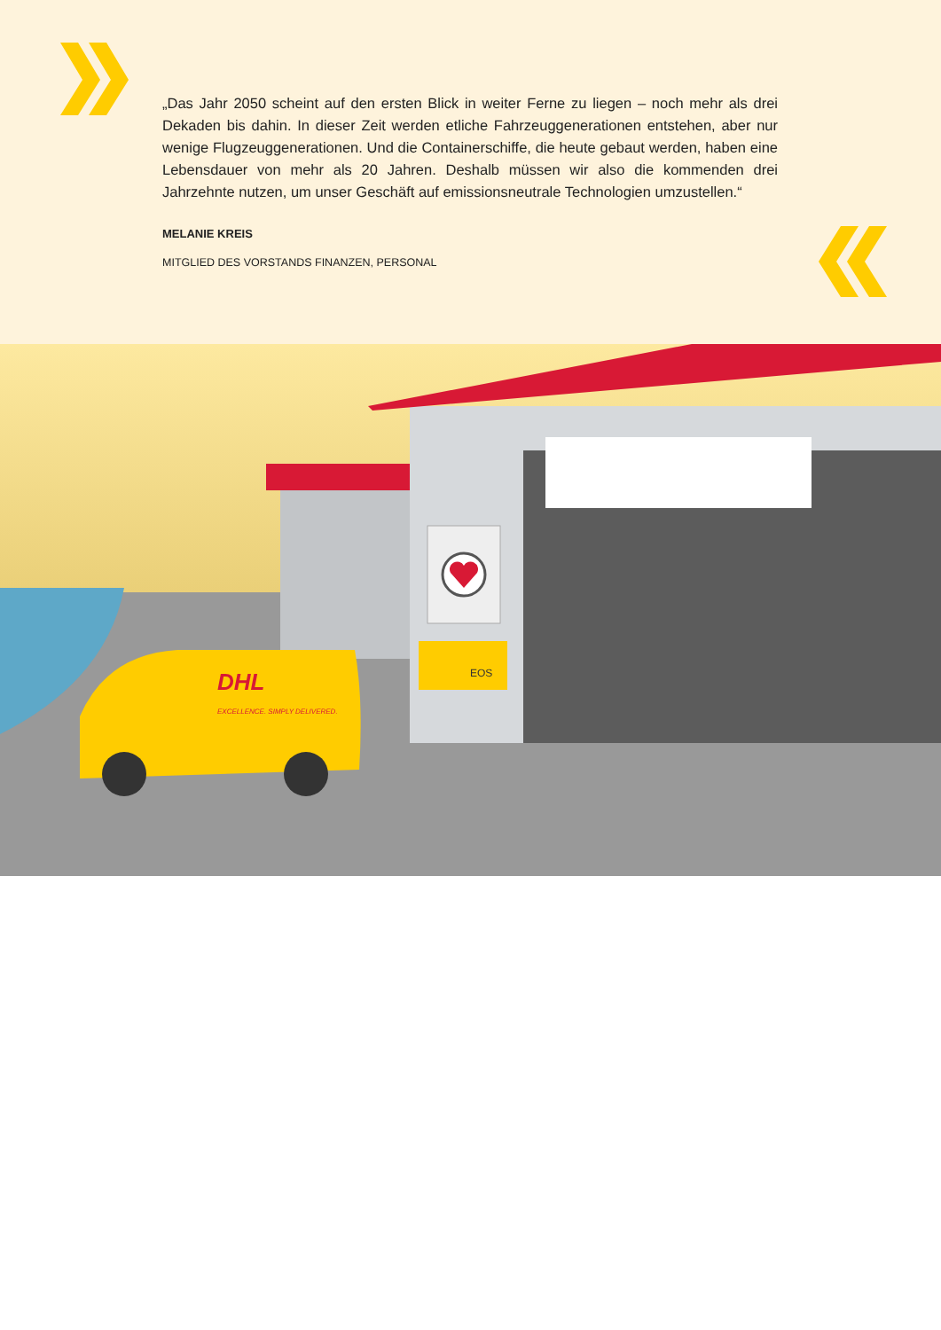„Das Jahr 2050 scheint auf den ersten Blick in weiter Ferne zu liegen – noch mehr als drei Dekaden bis dahin. In dieser Zeit werden etliche Fahrzeuggenerationen entstehen, aber nur wenige Flugzeuggenerationen. Und die Containerschiffe, die heute gebaut werden, haben eine Lebensdauer von mehr als 20 Jahren. Deshalb müssen wir also die kommenden drei Jahrzehnte nutzen, um unser Geschäft auf emissionsneutrale Technologien umzustellen.“
MELANIE KREIS
MITGLIED DES VORSTANDS FINANZEN, PERSONAL
DHL
EXCELLENCE. SIMPLY DELIVERED.
EOS